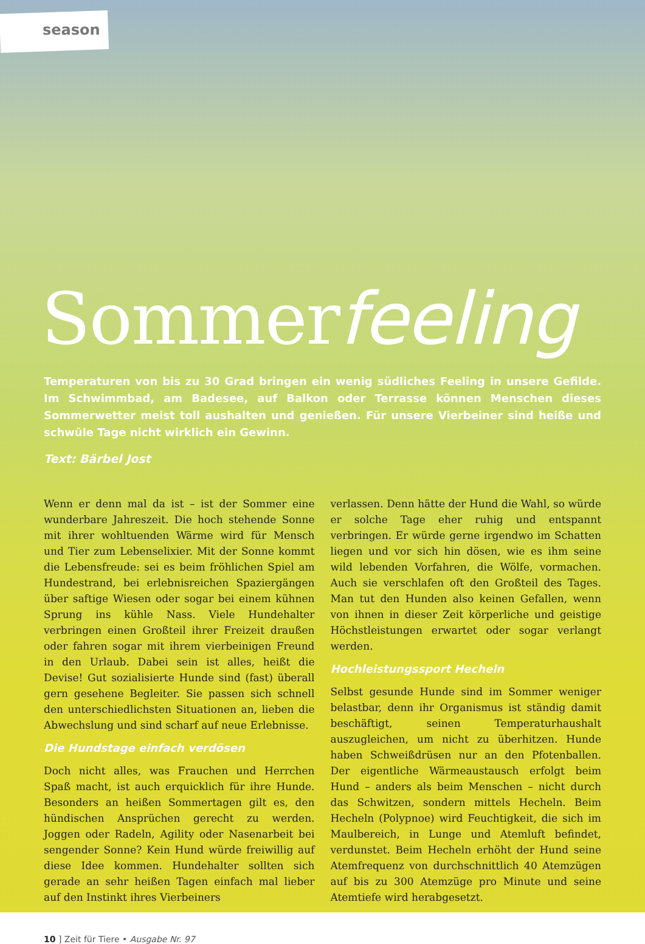season
Sommerfeeling
Temperaturen von bis zu 30 Grad bringen ein wenig südliches Feeling in unsere Gefilde. Im Schwimmbad, am Badesee, auf Balkon oder Terrasse können Menschen dieses Sommerwetter meist toll aushalten und genießen. Für unsere Vierbeiner sind heiße und schwüle Tage nicht wirklich ein Gewinn.
Text: Bärbel Jost
Wenn er denn mal da ist – ist der Sommer eine wunderbare Jahreszeit. Die hoch stehende Sonne mit ihrer wohltuenden Wärme wird für Mensch und Tier zum Lebenselixier. Mit der Sonne kommt die Lebensfreude: sei es beim fröhlichen Spiel am Hundestrand, bei erlebnisreichen Spaziergängen über saftige Wiesen oder sogar bei einem kühnen Sprung ins kühle Nass. Viele Hundehalter verbringen einen Großteil ihrer Freizeit draußen oder fahren sogar mit ihrem vierbeinigen Freund in den Urlaub. Dabei sein ist alles, heißt die Devise! Gut sozialisierte Hunde sind (fast) überall gern gesehene Begleiter. Sie passen sich schnell den unterschiedlichsten Situationen an, lieben die Abwechslung und sind scharf auf neue Erlebnisse.
Die Hundstage einfach verdösen
Doch nicht alles, was Frauchen und Herrchen Spaß macht, ist auch erquicklich für ihre Hunde. Besonders an heißen Sommertagen gilt es, den hündischen Ansprüchen gerecht zu werden. Joggen oder Radeln, Agility oder Nasenarbeit bei sengender Sonne? Kein Hund würde freiwillig auf diese Idee kommen. Hundehalter sollten sich gerade an sehr heißen Tagen einfach mal lieber auf den Instinkt ihres Vierbeiners
verlassen. Denn hätte der Hund die Wahl, so würde er solche Tage eher ruhig und entspannt verbringen. Er würde gerne irgendwo im Schatten liegen und vor sich hin dösen, wie es ihm seine wild lebenden Vorfahren, die Wölfe, vormachen. Auch sie verschlafen oft den Großteil des Tages. Man tut den Hunden also keinen Gefallen, wenn von ihnen in dieser Zeit körperliche und geistige Höchstleistungen erwartet oder sogar verlangt werden.
Hochleistungssport Hecheln
Selbst gesunde Hunde sind im Sommer weniger belastbar, denn ihr Organismus ist ständig damit beschäftigt, seinen Temperaturhaushalt auszugleichen, um nicht zu überhitzen. Hunde haben Schweißdrüsen nur an den Pfotenballen. Der eigentliche Wärmeaustausch erfolgt beim Hund – anders als beim Menschen – nicht durch das Schwitzen, sondern mittels Hecheln. Beim Hecheln (Polypnoe) wird Feuchtigkeit, die sich im Maulbereich, in Lunge und Atemluft befindet, verdunstet. Beim Hecheln erhöht der Hund seine Atemfrequenz von durchschnittlich 40 Atemzügen auf bis zu 300 Atemzüge pro Minute und seine Atemtiefe wird herabgesetzt.
10 ] Zeit für Tiere • Ausgabe Nr. 97